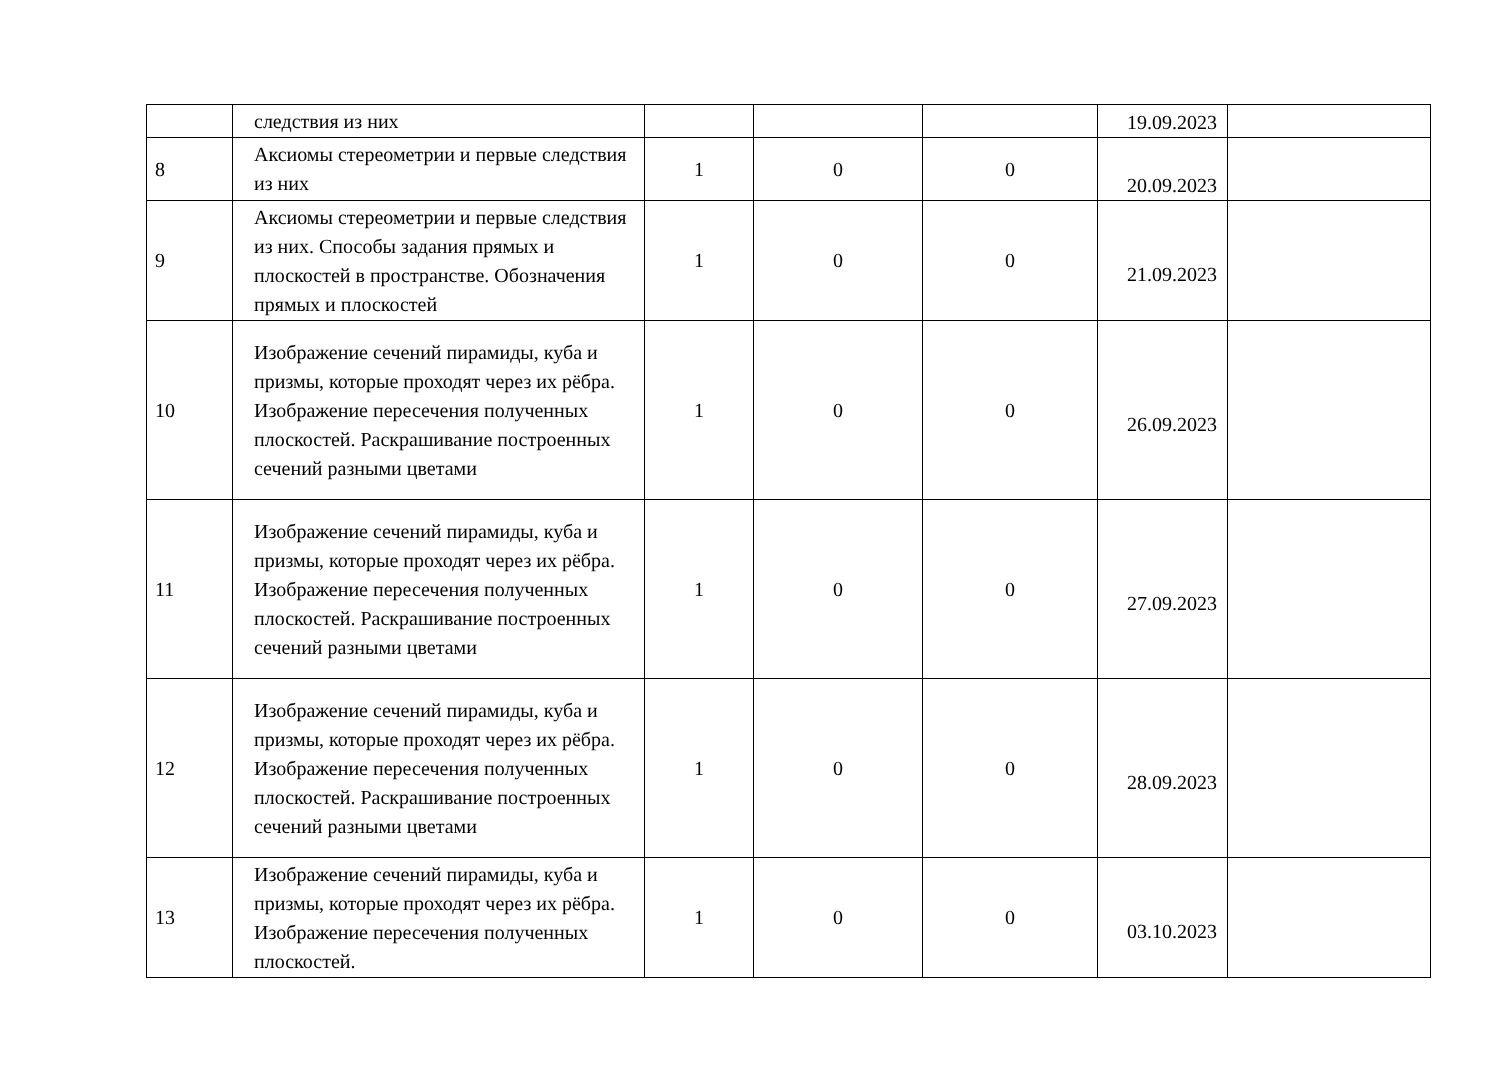| | следствия из них | | | | 19.09.2023 | |
| 8 | Аксиомы стереометрии и первые следствия из них | 1 | 0 | 0 | 20.09.2023 | |
| 9 | Аксиомы стереометрии и первые следствия из них. Способы задания прямых и плоскостей в пространстве. Обозначения прямых и плоскостей | 1 | 0 | 0 | 21.09.2023 | |
| 10 | Изображение сечений пирамиды, куба и призмы, которые проходят через их рёбра. Изображение пересечения полученных плоскостей. Раскрашивание построенных сечений разными цветами | 1 | 0 | 0 | 26.09.2023 | |
| 11 | Изображение сечений пирамиды, куба и призмы, которые проходят через их рёбра. Изображение пересечения полученных плоскостей. Раскрашивание построенных сечений разными цветами | 1 | 0 | 0 | 27.09.2023 | |
| 12 | Изображение сечений пирамиды, куба и призмы, которые проходят через их рёбра. Изображение пересечения полученных плоскостей. Раскрашивание построенных сечений разными цветами | 1 | 0 | 0 | 28.09.2023 | |
| 13 | Изображение сечений пирамиды, куба и призмы, которые проходят через их рёбра. Изображение пересечения полученных плоскостей. | 1 | 0 | 0 | 03.10.2023 | |